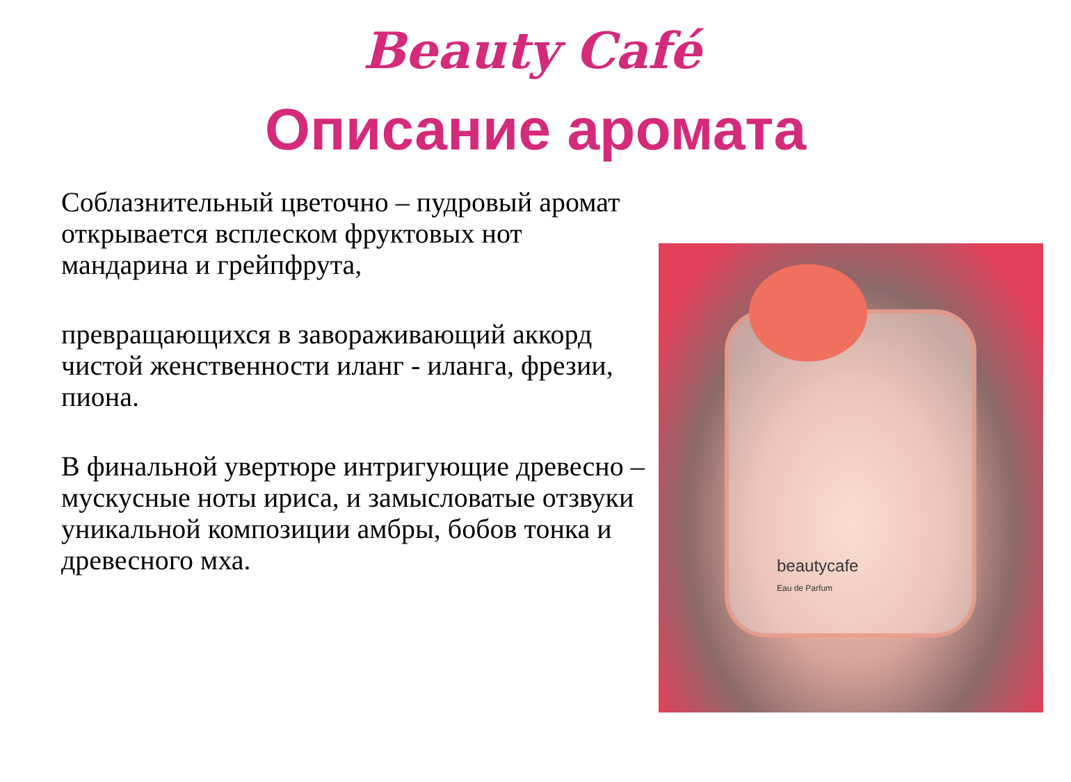Beauty Café
Описание аромата
Соблазнительный цветочно – пудровый аромат открывается всплеском фруктовых нот мандарина и грейпфрута,
превращающихся в завораживающий аккорд чистой женственности иланг - иланга, фрезии, пиона.
В финальной увертюре интригующие древесно – мускусные ноты ириса, и замысловатые отзвуки уникальной композиции амбры, бобов тонка и древесного мха.
beautycafe
Eau de Parfum